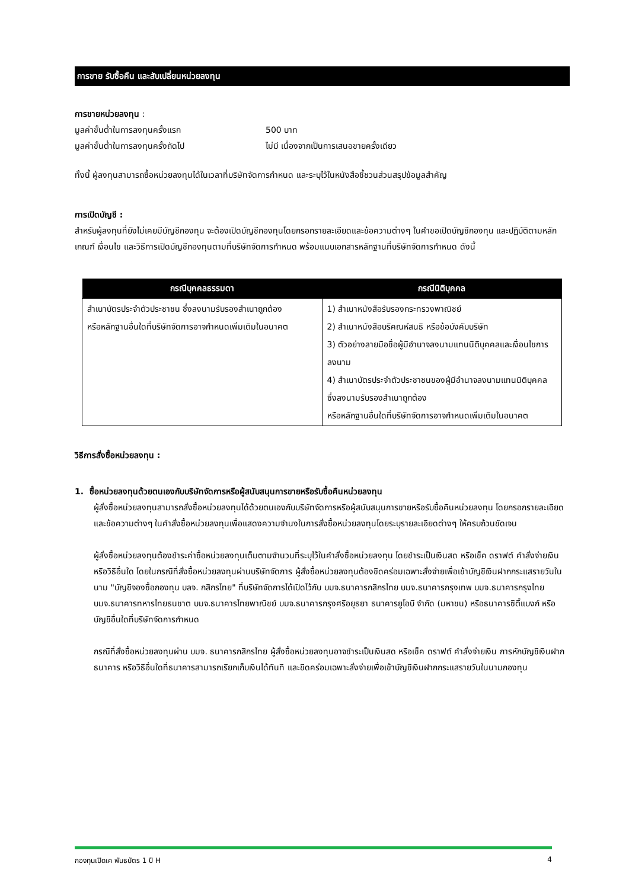การขาย รับซื้อคืน และสับเปลี่ยนหน่วยลงทุน
การขายหน่วยลงทุน :
มูลค่าขั้นต่ำในการลงทุนครั้งแรก 500 บาท
มูลค่าขั้นต่ำในการลงทุนครั้งถัดไป ไม่มี เนื่องจากเป็นการเสนอขายครั้งเดียว
ทั้งนี้ ผู้ลงทุนสามารถซื้อหน่วยลงทุนได้ในเวลาที่บริษัทจัดการกำหนด และระบุไว้ในหนังสือชี้ชวนส่วนสรุปข้อมูลสำคัญ
การเปิดบัญชี :
สำหรับผู้ลงทุนที่ยังไม่เคยมีบัญชีกองทุน จะต้องเปิดบัญชีกองทุนโดยกรอกรายละเอียดและข้อความต่างๆ ในคำขอเปิดบัญชีกองทุน และปฏิบัติตามหลักเกณฑ์ เงื่อนไข และวิธีการเปิดบัญชีกองทุนตามที่บริษัทจัดการกำหนด พร้อมแนบเอกสารหลักฐานที่บริษัทจัดการกำหนด ดังนี้
| กรณีบุคคลธรรมดา | กรณีนิติบุคคล |
| --- | --- |
| สำเนาบัตรประจำตัวประชาชน ซึ่งลงนามรับรองสำเนาถูกต้อง หรือหลักฐานอื่นใดที่บริษัทจัดการอาจกำหนดเพิ่มเติมในอนาคต | 1) สำเนาหนังสือรับรองกระทรวงพาณิชย์ 2) สำเนาหนังสือบริคณห์สนธิ หรือข้อบังคับบริษัท 3) ตัวอย่างลายมือชื่อผู้มีอำนาจลงนามแทนนิติบุคคลและเงื่อนไขการลงนาม 4) สำเนาบัตรประจำตัวประชาชนของผู้มีอำนาจลงนามแทนนิติบุคคล ซึ่งลงนามรับรองสำเนาถูกต้อง หรือหลักฐานอื่นใดที่บริษัทจัดการอาจกำหนดเพิ่มเติมในอนาคต |
วิธีการสั่งซื้อหน่วยลงทุน :
1. ซื้อหน่วยลงทุนด้วยตนเองกับบริษัทจัดการหรือผู้สนับสนุนการขายหรือรับซื้อคืนหน่วยลงทุน
ผู้สั่งซื้อหน่วยลงทุนสามารถสั่งซื้อหน่วยลงทุนได้ด้วยตนเองกับบริษัทจัดการหรือผู้สนับสนุนการขายหรือรับซื้อคืนหน่วยลงทุน โดยกรอกรายละเอียดและข้อความต่างๆ ในคำสั่งซื้อหน่วยลงทุนเพื่อแสดงความจำนงในการสั่งซื้อหน่วยลงทุนโดยระบุรายละเอียดต่างๆ ให้ครบถ้วนชัดเจน
ผู้สั่งซื้อหน่วยลงทุนต้องชำระค่าซื้อหน่วยลงทุนเต็มตามจำนวนที่ระบุไว้ในคำสั่งซื้อหน่วยลงทุน โดยชำระเป็นเงินสด หรือเช็ค ดราฟต์ คำสั่งจ่ายเงิน หรือวิธีอื่นใด โดยในกรณีที่สั่งซื้อหน่วยลงทุนผ่านบริษัทจัดการ ผู้สั่งซื้อหน่วยลงทุนต้องขีดคร่อมเฉพาะสั่งจ่ายเพื่อเข้าบัญชีเงินฝากกระแสรายวันในนาม "บัญชีจองซื้อกองทุน บลจ. กสิกรไทย" ที่บริษัทจัดการได้เปิดไว้กับ บมจ.ธนาคารกสิกรไทย บมจ.ธนาคารกรุงเทพ บมจ.ธนาคารกรุงไทย บมจ.ธนาคารทหารไทยธนชาต บมจ.ธนาคารไทยพาณิชย์ บมจ.ธนาคารกรุงศรีอยุธยา ธนาคารยูโอบี จำกัด (มหาชน) หรือธนาคารซิตี้แบงก์ หรือบัญชีอื่นใดที่บริษัทจัดการกำหนด
กรณีที่สั่งซื้อหน่วยลงทุนผ่าน บมจ. ธนาคารกสิกรไทย ผู้สั่งซื้อหน่วยลงทุนอาจชำระเป็นเงินสด หรือเช็ค ดราฟต์ คำสั่งจ่ายเงิน การหักบัญชีเงินฝากธนาคาร หรือวิธีอื่นใดที่ธนาคารสามารถเรียกเก็บเงินได้ทันที และขีดคร่อมเฉพาะสั่งจ่ายเพื่อเข้าบัญชีเงินฝากกระแสรายวันในนามกองทุน
กองทุนเปิดเค พันธบัตร 1 ปี H 4